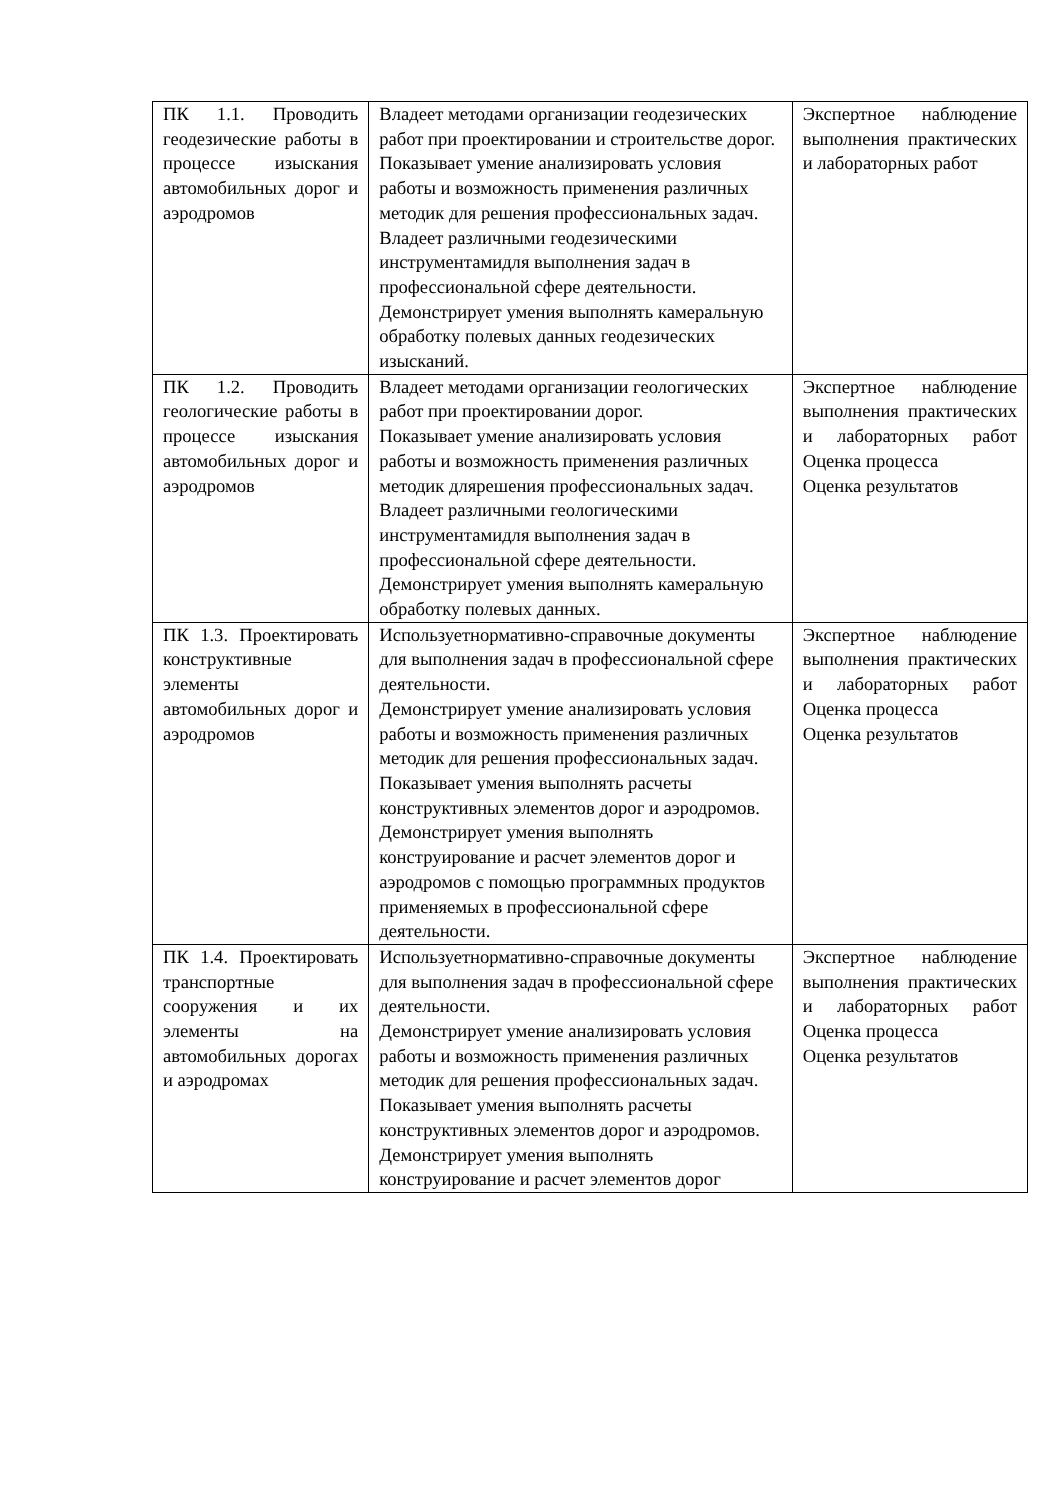| ПК 1.1. Проводить геодезические работы в процессе изыскания автомобильных дорог и аэродромов | Владеет методами организации геодезических работ при проектировании и строительстве дорог. Показывает умение анализировать условия работы и возможность применения различных методик для решения профессиональных задач. Владеет различными геодезическими инструментамидля выполнения задач в профессиональной сфере деятельности. Демонстрирует умения выполнять камеральную обработку полевых данных геодезических изысканий. | Экспертное наблюдение выполнения практических и лабораторных работ |
| ПК 1.2. Проводить геологические работы в процессе изыскания автомобильных дорог и аэродромов | Владеет методами организации геологических работ при проектировании дорог. Показывает умение анализировать условия работы и возможность применения различных методик длярешения профессиональных задач. Владеет различными геологическими инструментамидля выполнения задач в профессиональной сфере деятельности. Демонстрирует умения выполнять камеральную обработку полевых данных. | Экспертное наблюдение выполнения практических и лабораторных работ Оценка процесса Оценка результатов |
| ПК 1.3. Проектировать конструктивные элементы автомобильных дорог и аэродромов | Используетнормативно-справочные документы для выполнения задач в профессиональной сфере деятельности. Демонстрирует умение анализировать условия работы и возможность применения различных методик для решения профессиональных задач. Показывает умения выполнять расчеты конструктивных элементов дорог и аэродромов. Демонстрирует умения выполнять конструирование и расчет элементов дорог и аэродромов с помощью программных продуктов применяемых в профессиональной сфере деятельности. | Экспертное наблюдение выполнения практических и лабораторных работ Оценка процесса Оценка результатов |
| ПК 1.4. Проектировать транспортные сооружения и их элементы на автомобильных дорогах и аэродромах | Используетнормативно-справочные документы для выполнения задач в профессиональной сфере деятельности. Демонстрирует умение анализировать условия работы и возможность применения различных методик для решения профессиональных задач. Показывает умения выполнять расчеты конструктивных элементов дорог и аэродромов. Демонстрирует умения выполнять конструирование и расчет элементов дорог | Экспертное наблюдение выполнения практических и лабораторных работ Оценка процесса Оценка результатов |